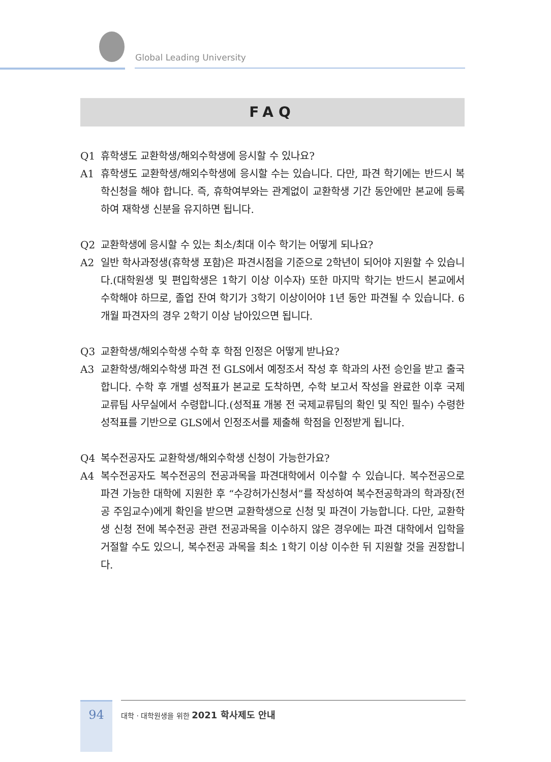Global Leading University
FAQ
Q1 휴학생도 교환학생/해외수학생에 응시할 수 있나요?
A1 휴학생도 교환학생/해외수학생에 응시할 수는 있습니다. 다만, 파견 학기에는 반드시 복학신청을 해야 합니다. 즉, 휴학여부와는 관계없이 교환학생 기간 동안에만 본교에 등록하여 재학생 신분을 유지하면 됩니다.
Q2 교환학생에 응시할 수 있는 최소/최대 이수 학기는 어떻게 되나요?
A2 일반 학사과정생(휴학생 포함)은 파견시점을 기준으로 2학년이 되어야 지원할 수 있습니다.(대학원생 및 편입학생은 1학기 이상 이수자) 또한 마지막 학기는 반드시 본교에서 수학해야 하므로, 졸업 잔여 학기가 3학기 이상이어야 1년 동안 파견될 수 있습니다. 6개월 파견자의 경우 2학기 이상 남아있으면 됩니다.
Q3 교환학생/해외수학생 수학 후 학점 인정은 어떻게 받나요?
A3 교환학생/해외수학생 파견 전 GLS에서 예정조서 작성 후 학과의 사전 승인을 받고 출국합니다. 수학 후 개별 성적표가 본교로 도착하면, 수학 보고서 작성을 완료한 이후 국제교류팀 사무실에서 수령합니다.(성적표 개봉 전 국제교류팀의 확인 및 직인 필수) 수령한 성적표를 기반으로 GLS에서 인정조서를 제출해 학점을 인정받게 됩니다.
Q4 복수전공자도 교환학생/해외수학생 신청이 가능한가요?
A4 복수전공자도 복수전공의 전공과목을 파견대학에서 이수할 수 있습니다. 복수전공으로 파견 가능한 대학에 지원한 후 “수강허가신청서”를 작성하여 복수전공학과의 학과장(전공 주임교수)에게 확인을 받으면 교환학생으로 신청 및 파견이 가능합니다. 다만, 교환학생 신청 전에 복수전공 관련 전공과목을 이수하지 않은 경우에는 파견 대학에서 입학을 거절할 수도 있으니, 복수전공 과목을 최소 1학기 이상 이수한 뒤 지원할 것을 권장합니다.
94
대학 · 대학원생을 위한 2021 학사제도 안내